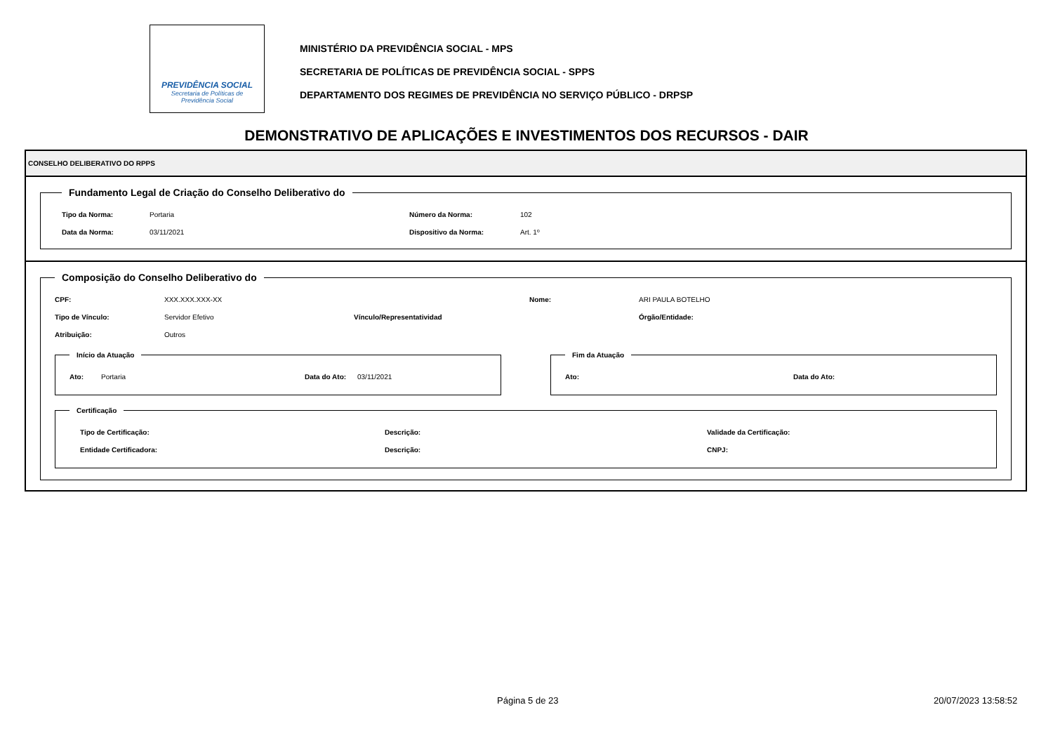PREVIDÊNCIA SOCIAL
Secretaria de Políticas de
Previdência Social
MINISTÉRIO DA PREVIDÊNCIA SOCIAL - MPS
SECRETARIA DE POLÍTICAS DE PREVIDÊNCIA SOCIAL - SPPS
DEPARTAMENTO DOS REGIMES DE PREVIDÊNCIA NO SERVIÇO PÚBLICO - DRPSP
DEMONSTRATIVO DE APLICAÇÕES E INVESTIMENTOS DOS RECURSOS - DAIR
CONSELHO DELIBERATIVO DO RPPS
Fundamento Legal de Criação do Conselho Deliberativo do
Tipo da Norma: Portaria Número da Norma: 102 Data da Norma: 03/11/2021 Dispositivo da Norma: Art. 1º
Composição do Conselho Deliberativo do
CPF: XXX.XXX.XXX-XX Nome: ARI PAULA BOTELHO Tipo de Vínculo: Servidor Efetivo Vínculo/Representatividad Órgão/Entidade: Atribuição: Outros
Início da Atuação
Ato: Portaria Data do Ato: 03/11/2021
Fim da Atuação
Ato: Data do Ato:
Certificação
Tipo de Certificação: Descrição: Validade da Certificação: Entidade Certificadora: Descrição: CNPJ:
Página 5 de 23 20/07/2023 13:58:52